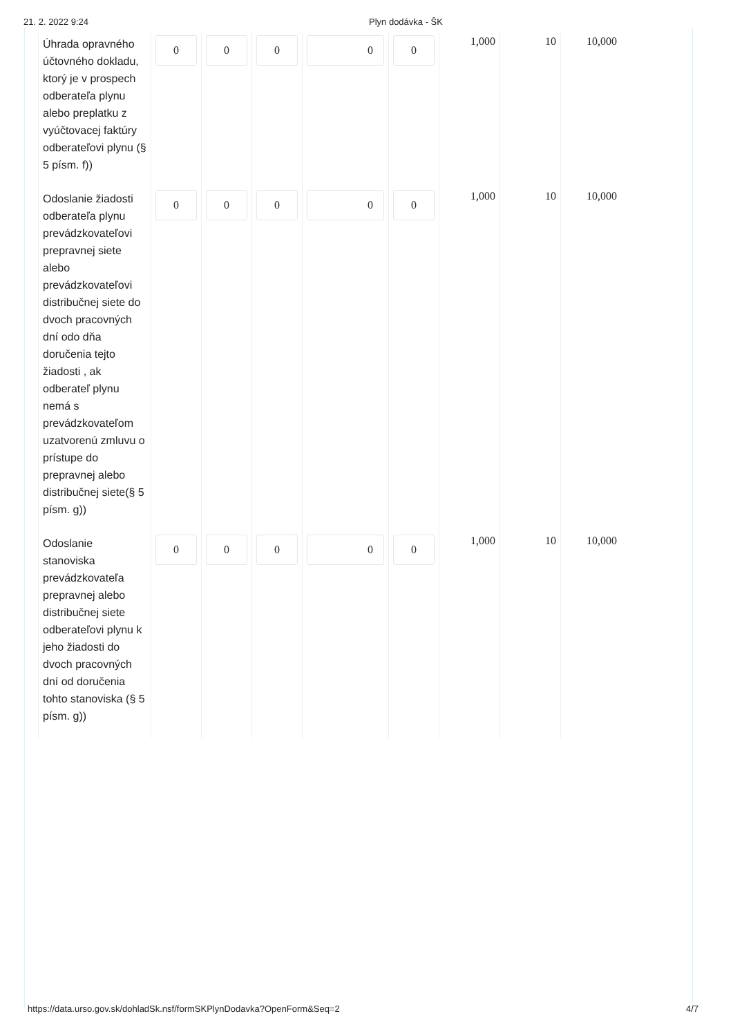21. 2. 2022 9:24 Plyn dodávka - ŠK
| Úhrada opravného účtovného dokladu, ktorý je v prospech odberateľa plynu alebo preplatku z vyúčtovacej faktúry odberateľovi plynu (§ 5 písm. f)) | 0 | 0 | 0 | 0 | 0 | 1,000 | 10 | 10,000 |
| Odoslanie žiadosti odberateľa plynu prevádzkovateľovi prepravnej siete alebo prevádzkovateľovi distribučnej siete do dvoch pracovných dní odo dňa doručenia tejto žiadosti , ak odberateľ plynu nemá s prevádzkovateľom uzatvorenú zmluvu o prístupe do prepravnej alebo distribučnej siete(§ 5 písm. g)) | 0 | 0 | 0 | 0 | 0 | 1,000 | 10 | 10,000 |
| Odoslanie stanoviska prevádzkovateľa prepravnej alebo distribučnej siete odberateľovi plynu k jeho žiadosti do dvoch pracovných dní od doručenia tohto stanoviska (§ 5 písm. g)) | 0 | 0 | 0 | 0 | 0 | 1,000 | 10 | 10,000 |
https://data.urso.gov.sk/dohladSk.nsf/formSKPlynDodavka?OpenForm&Seq=2
4/7